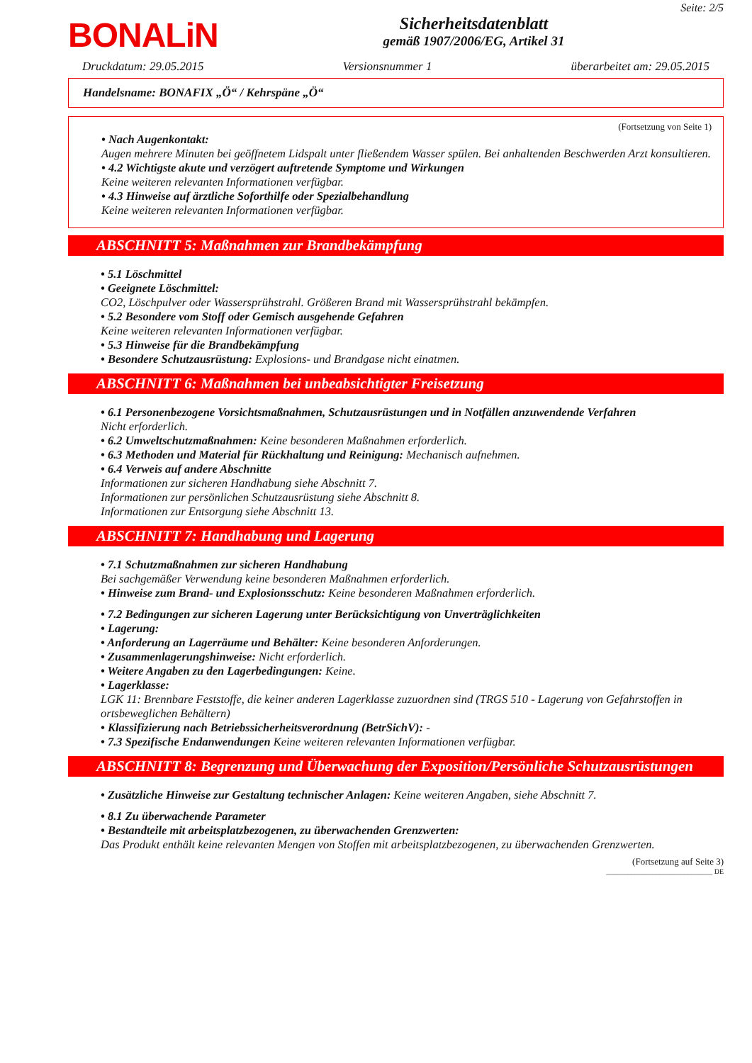BONALiN
Sicherheitsdatenblatt
gemäß 1907/2006/EG, Artikel 31
Seite: 2/5
Druckdatum: 29.05.2015 Versionsnummer 1 überarbeitet am: 29.05.2015
Handelsname: BONAFIX „Ö“ / Kehrspäne „Ö“
(Fortsetzung von Seite 1)
• Nach Augenkontakt:
Augen mehrere Minuten bei geöffnetem Lidspalt unter fließendem Wasser spülen. Bei anhaltenden Beschwerden Arzt konsultieren.
• 4.2 Wichtigste akute und verzögert auftretende Symptome und Wirkungen
Keine weiteren relevanten Informationen verfügbar.
• 4.3 Hinweise auf ärztliche Soforthilfe oder Spezialbehandlung
Keine weiteren relevanten Informationen verfügbar.
ABSCHNITT 5: Maßnahmen zur Brandbekämpfung
• 5.1 Löschmittel
• Geeignete Löschmittel:
CO2, Löschpulver oder Wassersprühstrahl. Größeren Brand mit Wassersprühstrahl bekämpfen.
• 5.2 Besondere vom Stoff oder Gemisch ausgehende Gefahren
Keine weiteren relevanten Informationen verfügbar.
• 5.3 Hinweise für die Brandbekämpfung
• Besondere Schutzausrüstung: Explosions- und Brandgase nicht einatmen.
ABSCHNITT 6: Maßnahmen bei unbeabsichtigter Freisetzung
• 6.1 Personenbezogene Vorsichtsmaßnahmen, Schutzausrüstungen und in Notfällen anzuwendende Verfahren
Nicht erforderlich.
• 6.2 Umweltschutzmaßnahmen: Keine besonderen Maßnahmen erforderlich.
• 6.3 Methoden und Material für Rückhaltung und Reinigung: Mechanisch aufnehmen.
• 6.4 Verweis auf andere Abschnitte
Informationen zur sicheren Handhabung siehe Abschnitt 7.
Informationen zur persönlichen Schutzausrüstung siehe Abschnitt 8.
Informationen zur Entsorgung siehe Abschnitt 13.
ABSCHNITT 7: Handhabung und Lagerung
• 7.1 Schutzmaßnahmen zur sicheren Handhabung
Bei sachgemäßer Verwendung keine besonderen Maßnahmen erforderlich.
• Hinweise zum Brand- und Explosionsschutz: Keine besonderen Maßnahmen erforderlich.
• 7.2 Bedingungen zur sicheren Lagerung unter Berücksichtigung von Unverträglichkeiten
• Lagerung:
• Anforderung an Lagerräume und Behälter: Keine besonderen Anforderungen.
• Zusammenlagerungshinweise: Nicht erforderlich.
• Weitere Angaben zu den Lagerbedingungen: Keine.
• Lagerklasse:
LGK 11: Brennbare Feststoffe, die keiner anderen Lagerklasse zuzuordnen sind (TRGS 510 - Lagerung von Gefahrstoffen in ortsbeweglichen Behältern)
• Klassifizierung nach Betriebssicherheitsverordnung (BetrSichV): -
• 7.3 Spezifische Endanwendungen Keine weiteren relevanten Informationen verfügbar.
ABSCHNITT 8: Begrenzung und Überwachung der Exposition/Persönliche Schutzausrüstungen
• Zusätzliche Hinweise zur Gestaltung technischer Anlagen: Keine weiteren Angaben, siehe Abschnitt 7.
• 8.1 Zu überwachende Parameter
• Bestandteile mit arbeitsplatzbezogenen, zu überwachenden Grenzwerten:
Das Produkt enthält keine relevanten Mengen von Stoffen mit arbeitsplatzbezogenen, zu überwachenden Grenzwerten.
(Fortsetzung auf Seite 3)
______________________________ DE